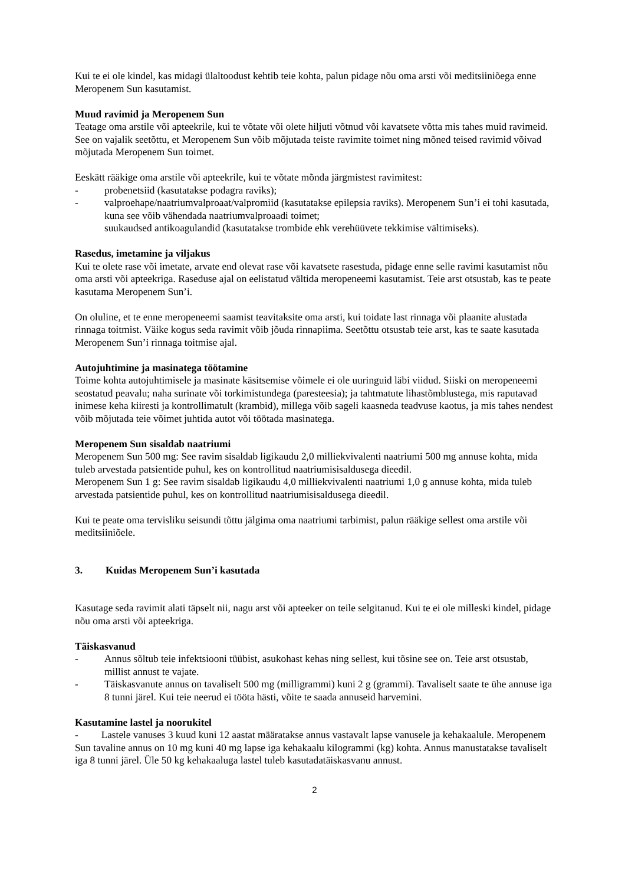Kui te ei ole kindel, kas midagi ülaltoodust kehtib teie kohta, palun pidage nõu oma arsti või meditsiiniõega enne Meropenem Sun kasutamist.
Muud ravimid ja Meropenem Sun
Teatage oma arstile või apteekrile, kui te võtate või olete hiljuti võtnud või kavatsete võtta mis tahes muid ravimeid.
See on vajalik seetõttu, et Meropenem Sun võib mõjutada teiste ravimite toimet ning mõned teised ravimid võivad mõjutada Meropenem Sun toimet.
Eeskätt rääkige oma arstile või apteekrile, kui te võtate mõnda järgmistest ravimitest:
- probenetsiid (kasutatakse podagra raviks);
- valproehape/naatriumvalproaat/valpromiid (kasutatakse epilepsia raviks). Meropenem Sun’i ei tohi kasutada, kuna see võib vähendada naatriumvalproaadi toimet;
suukaudsed antikoagulandid (kasutatakse trombide ehk verehüüvete tekkimise vältimiseks).
Rasedus, imetamine ja viljakus
Kui te olete rase või imetate, arvate end olevat rase või kavatsete rasestuda, pidage enne selle ravimi kasutamist nõu oma arsti või apteekriga. Raseduse ajal on eelistatud vältida meropeneemi kasutamist. Teie arst otsustab, kas te peate kasutama Meropenem Sun’i.
On oluline, et te enne meropeneemi saamist teavitaksite oma arsti, kui toidate last rinnaga või plaanite alustada rinnaga toitmist. Väike kogus seda ravimit võib jõuda rinnapiima. Seetõttu otsustab teie arst, kas te saate kasutada Meropenem Sun’i rinnaga toitmise ajal.
Autojuhtimine ja masinatega töötamine
Toime kohta autojuhtimisele ja masinate käsitsemise võimele ei ole uuringuid läbi viidud. Siiski on meropeneemi seostatud peavalu; naha surinate või torkimistundega (paresteesia); ja tahtmatute lihastõmblustega, mis raputavad inimese keha kiiresti ja kontrollimatult (krambid), millega võib sageli kaasneda teadvuse kaotus, ja mis tahes nendest võib mõjutada teie võimet juhtida autot või töötada masinatega.
Meropenem Sun sisaldab naatriumi
Meropenem Sun 500 mg: See ravim sisaldab ligikaudu 2,0 milliekvivalenti naatriumi 500 mg annuse kohta, mida tuleb arvestada patsientide puhul, kes on kontrollitud naatriumisisaldusega dieedil.
Meropenem Sun 1 g: See ravim sisaldab ligikaudu 4,0 milliekvivalenti naatriumi 1,0 g annuse kohta, mida tuleb arvestada patsientide puhul, kes on kontrollitud naatriumisisaldusega dieedil.
Kui te peate oma tervisliku seisundi tõttu jälgima oma naatriumi tarbimist, palun rääkige sellest oma arstile või meditsiiniõele.
3. Kuidas Meropenem Sun’i kasutada
Kasutage seda ravimit alati täpselt nii, nagu arst või apteeker on teile selgitanud. Kui te ei ole milleski kindel, pidage nõu oma arsti või apteekriga.
Täiskasvanud
- Annus sõltub teie infektsiooni tüübist, asukohast kehas ning sellest, kui tõsine see on. Teie arst otsustab, millist annust te vajate.
- Täiskasvanute annus on tavaliselt 500 mg (milligrammi) kuni 2 g (grammi). Tavaliselt saate te ühe annuse iga 8 tunni järel. Kui teie neerud ei tööta hästi, võite te saada annuseid harvemini.
Kasutamine lastel ja noorukitel
- Lastele vanuses 3 kuud kuni 12 aastat määratakse annus vastavalt lapse vanusele ja kehakaalule. Meropenem Sun tavaline annus on 10 mg kuni 40 mg lapse iga kehakaalu kilogrammi (kg) kohta. Annus manustatakse tavaliselt iga 8 tunni järel. Üle 50 kg kehakaaluga lastel tuleb kasutadatäiskasvanu annust.
2